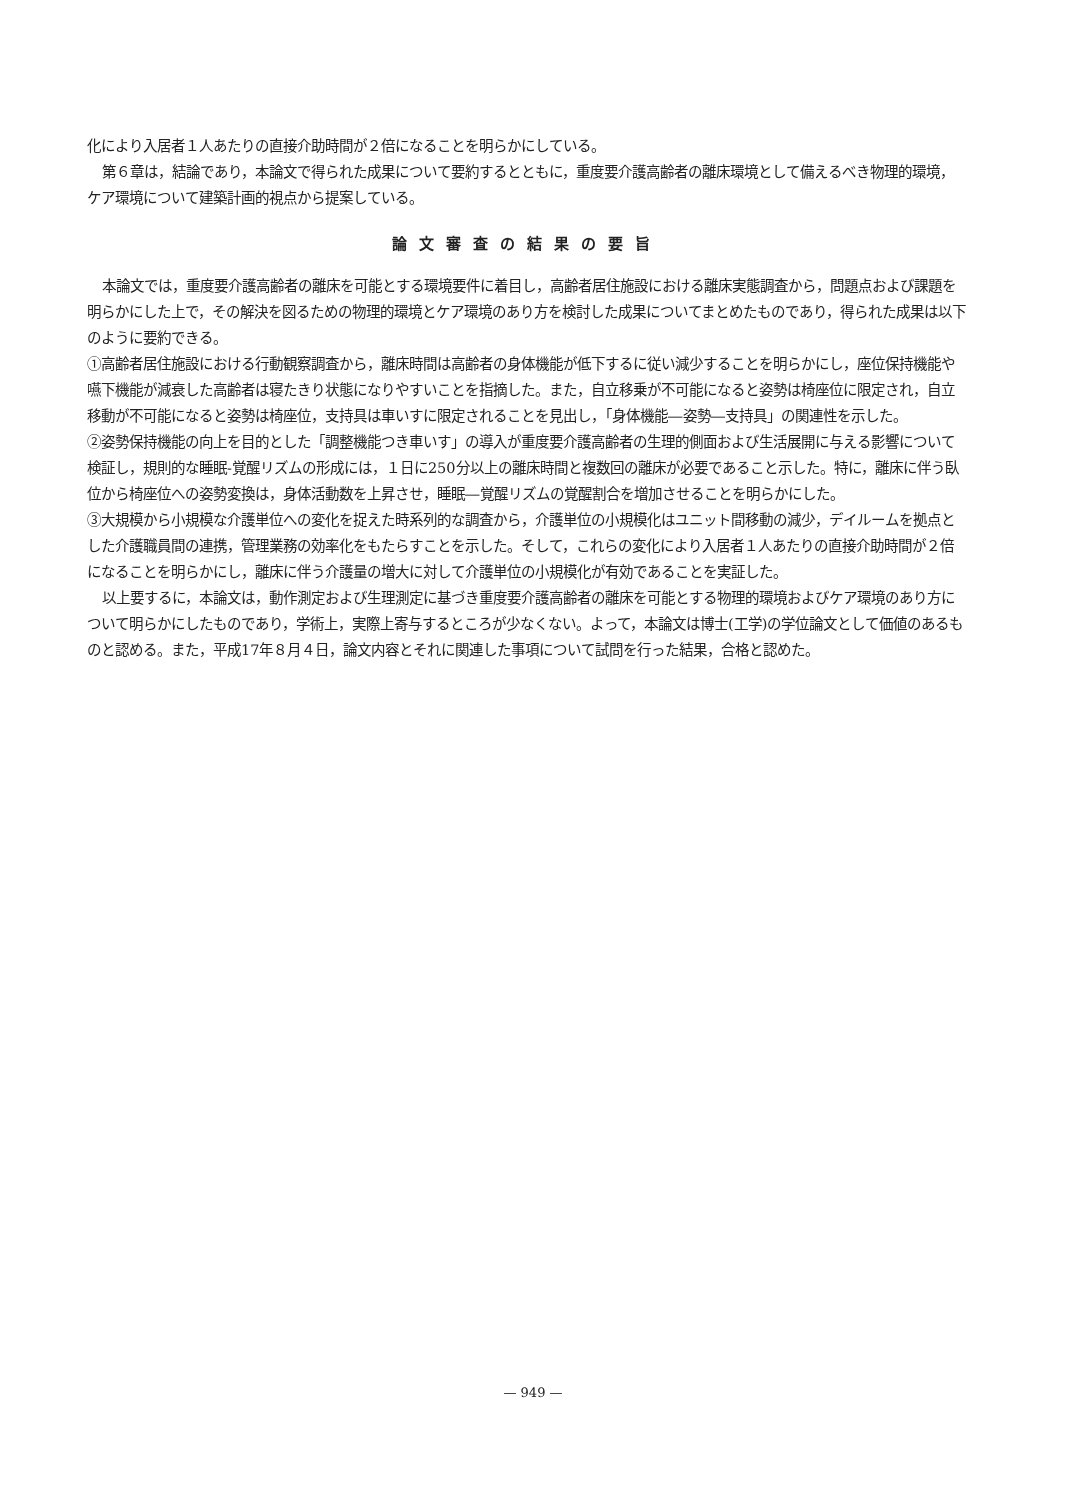化により入居者１人あたりの直接介助時間が２倍になることを明らかにしている。
第６章は，結論であり，本論文で得られた成果について要約するとともに，重度要介護高齢者の離床環境として備えるべき物理的環境，ケア環境について建築計画的視点から提案している。
論文審査の結果の要旨
本論文では，重度要介護高齢者の離床を可能とする環境要件に着目し，高齢者居住施設における離床実態調査から，問題点および課題を明らかにした上で，その解決を図るための物理的環境とケア環境のあり方を検討した成果についてまとめたものであり，得られた成果は以下のように要約できる。
①高齢者居住施設における行動観察調査から，離床時間は高齢者の身体機能が低下するに従い減少することを明らかにし，座位保持機能や嚥下機能が減衰した高齢者は寝たきり状態になりやすいことを指摘した。また，自立移乗が不可能になると姿勢は椅座位に限定され，自立移動が不可能になると姿勢は椅座位，支持具は車いすに限定されることを見出し，「身体機能―姿勢―支持具」の関連性を示した。
②姿勢保持機能の向上を目的とした「調整機能つき車いす」の導入が重度要介護高齢者の生理的側面および生活展開に与える影響について検証し，規則的な睡眠‐覚醒リズムの形成には，１日に250分以上の離床時間と複数回の離床が必要であること示した。特に，離床に伴う臥位から椅座位への姿勢変換は，身体活動数を上昇させ，睡眠―覚醒リズムの覚醒割合を増加させることを明らかにした。
③大規模から小規模な介護単位への変化を捉えた時系列的な調査から，介護単位の小規模化はユニット間移動の減少，デイルームを拠点とした介護職員間の連携，管理業務の効率化をもたらすことを示した。そして，これらの変化により入居者１人あたりの直接介助時間が２倍になることを明らかにし，離床に伴う介護量の増大に対して介護単位の小規模化が有効であることを実証した。
以上要するに，本論文は，動作測定および生理測定に基づき重度要介護高齢者の離床を可能とする物理的環境およびケア環境のあり方について明らかにしたものであり，学術上，実際上寄与するところが少なくない。よって，本論文は博士(工学)の学位論文として価値のあるものと認める。また，平成17年８月４日，論文内容とそれに関連した事項について試問を行った結果，合格と認めた。
— 949 —